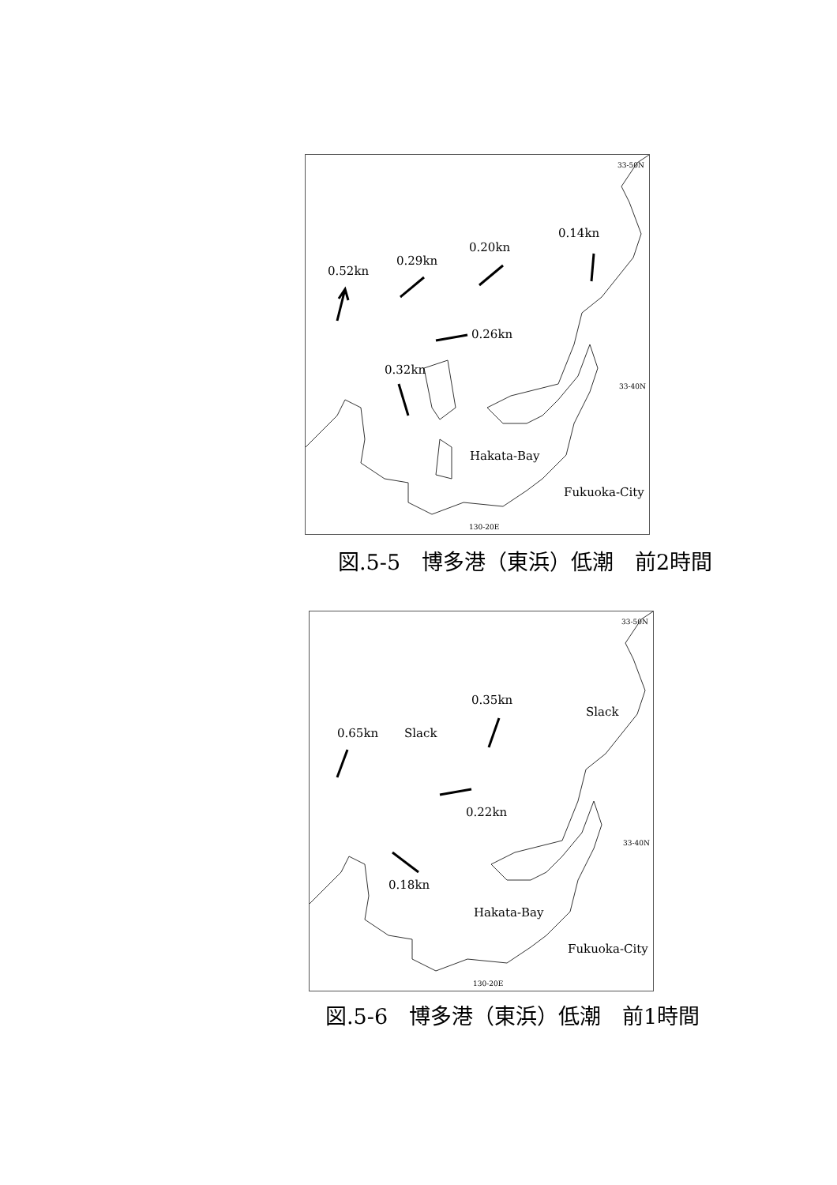33-50N
0.14kn
0.20kn
0.29kn
0.52kn
0.26kn
0.32kn
33-40N
Hakata-Bay
Fukuoka-City
130-20E
図.5-5　博多港（東浜）低潮　前2時間
33-50N
0.35kn
Slack
0.65kn Slack
0.22kn
33-40N
0.18kn
Hakata-Bay
Fukuoka-City
130-20E
図.5-6　博多港（東浜）低潮　前1時間